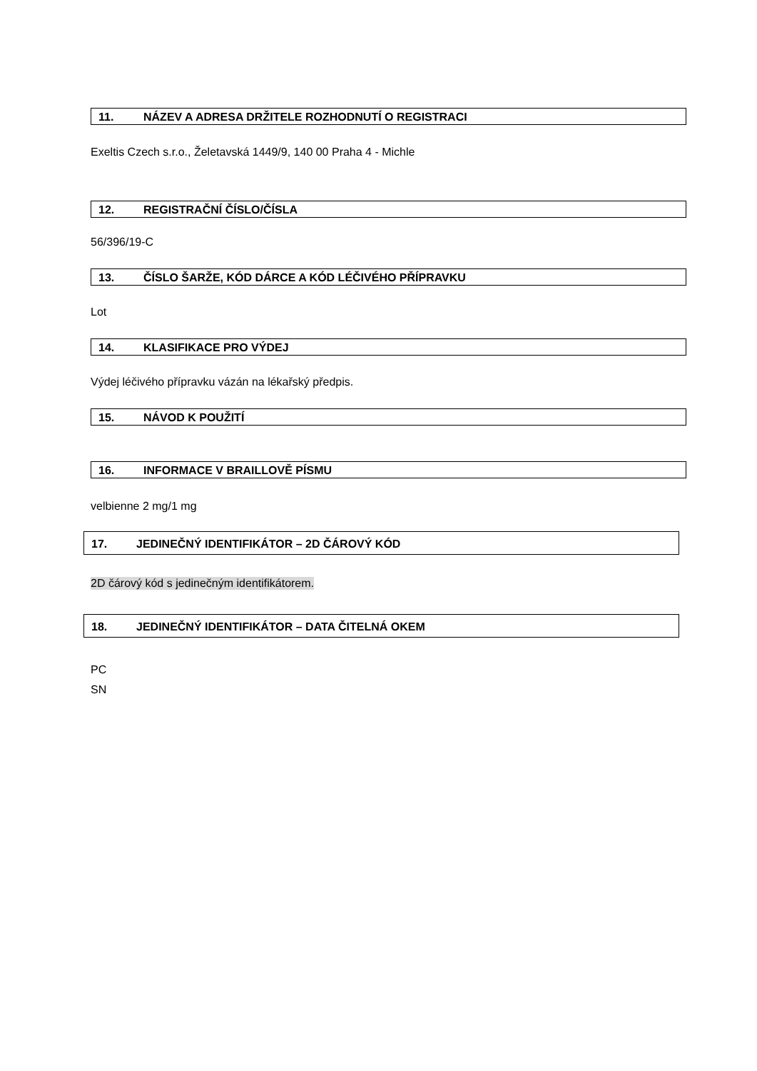11. NÁZEV A ADRESA DRŽITELE ROZHODNUTÍ O REGISTRACI
Exeltis Czech s.r.o., Želetavská 1449/9, 140 00 Praha 4 - Michle
12. REGISTRAČNÍ ČÍSLO/ČÍSLA
56/396/19-C
13. ČÍSLO ŠARŽE, KÓD DÁRCE A KÓD LÉČIVÉHO PŘÍPRAVKU
Lot
14. KLASIFIKACE PRO VÝDEJ
Výdej léčivého přípravku vázán na lékařský předpis.
15. NÁVOD K POUŽITÍ
16. INFORMACE V BRAILLOVĚ PÍSMU
velbienne 2 mg/1 mg
17. JEDINEČNÝ IDENTIFIKÁTOR – 2D ČÁROVÝ KÓD
2D čárový kód s jedinečným identifikátorem.
18. JEDINEČNÝ IDENTIFIKÁTOR – DATA ČITELNÁ OKEM
PC
SN